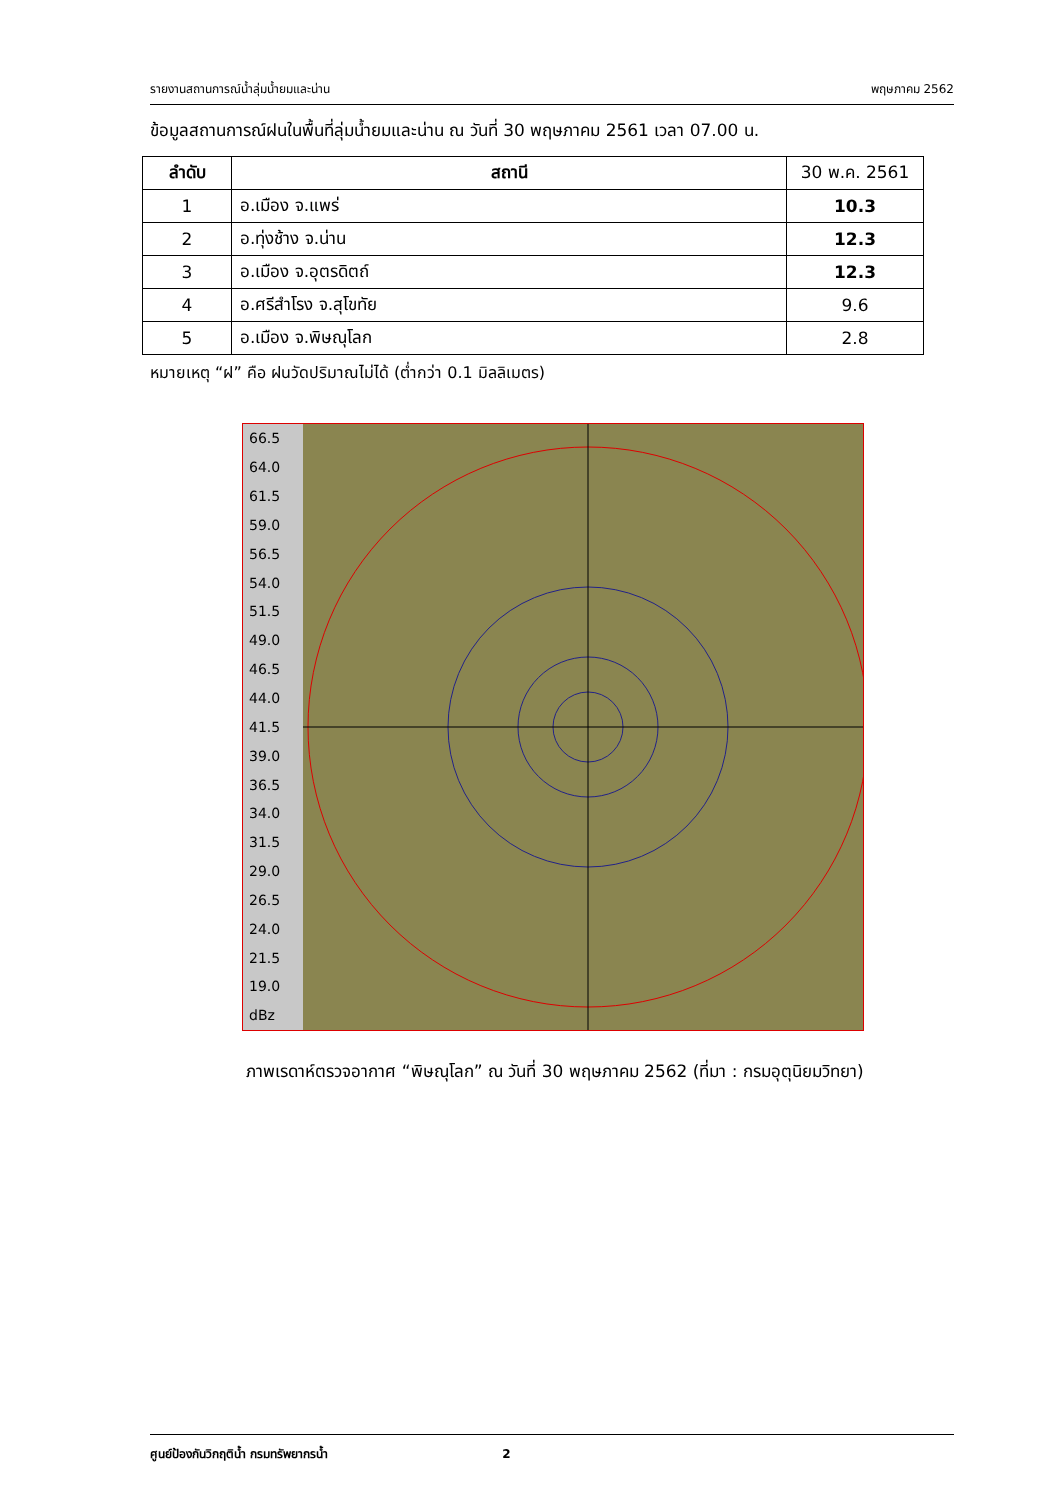รายงานสถานการณ์น้ำลุ่มน้ำยมและน่าน พฤษภาคม 2562
ข้อมูลสถานการณ์ฝนในพื้นที่ลุ่มน้ำยมและน่าน ณ วันที่ 30 พฤษภาคม 2561 เวลา 07.00 น.
| ลำดับ | สถานี | 30 พ.ค. 2561 |
| 1 | อ.เมือง จ.แพร่ | 10.3 |
| 2 | อ.ทุ่งช้าง จ.น่าน | 12.3 |
| 3 | อ.เมือง จ.อุตรดิตถ์ | 12.3 |
| 4 | อ.ศรีสำโรง จ.สุโขทัย | 9.6 |
| 5 | อ.เมือง จ.พิษณุโลก | 2.8 |
หมายเหตุ “ฝ” คือ ฝนวัดปริมาณไม่ได้ (ต่ำกว่า 0.1 มิลลิเมตร)
66.5
64.0
61.5
59.0
56.5
54.0
51.5
49.0
46.5
44.0
41.5
39.0
36.5
34.0
31.5
29.0
26.5
24.0
21.5
19.0
dBz
ภาพเรดาห์ตรวจอากาศ “พิษณุโลก” ณ วันที่ 30 พฤษภาคม 2562 (ที่มา : กรมอุตุนิยมวิทยา)
ศูนย์ป้องกันวิกฤติน้ำ กรมทรัพยากรน้ำ 2